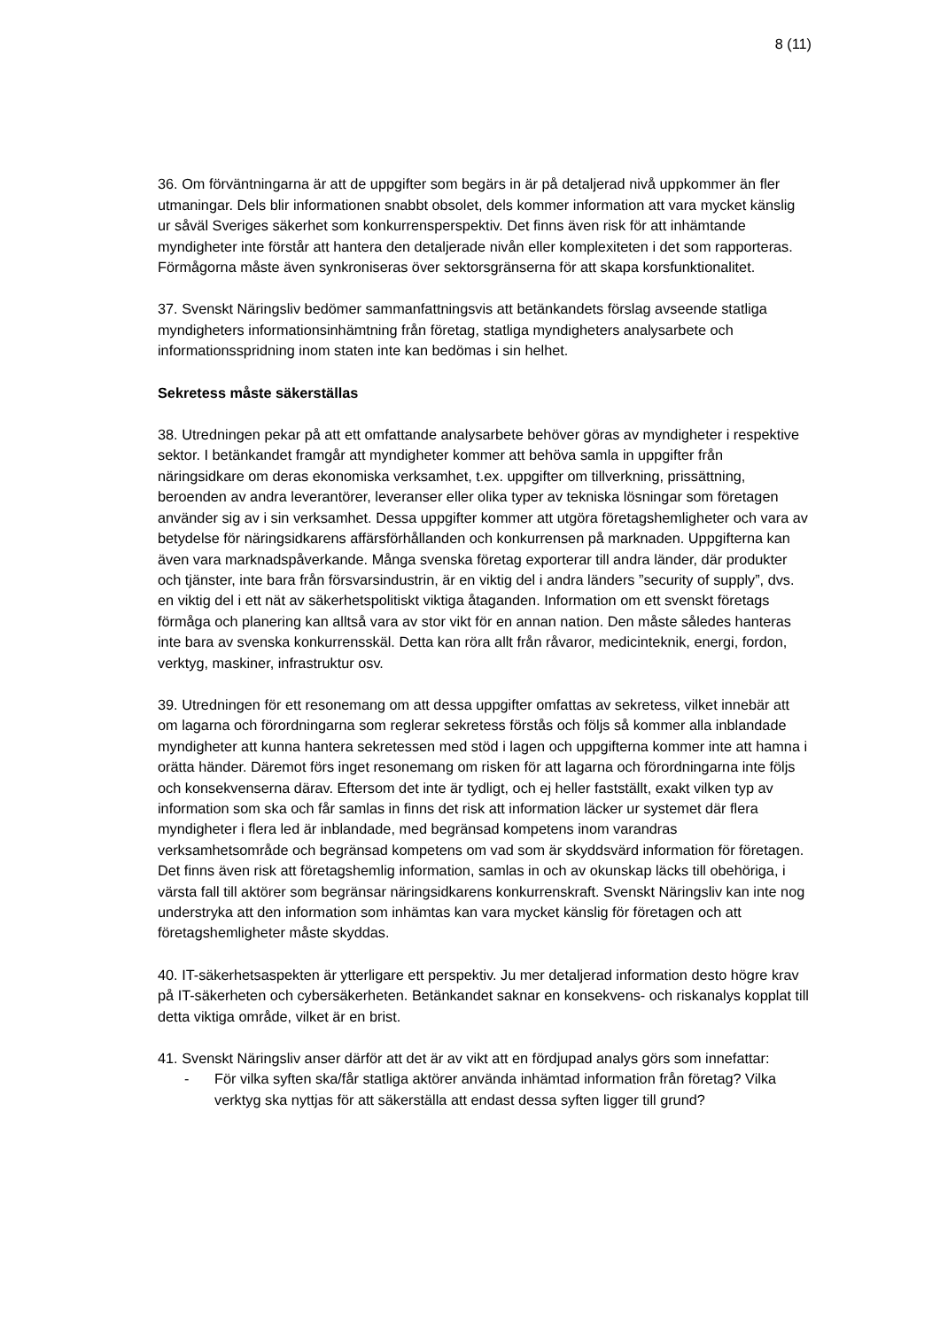8 (11)
36. Om förväntningarna är att de uppgifter som begärs in är på detaljerad nivå uppkommer än fler utmaningar. Dels blir informationen snabbt obsolet, dels kommer information att vara mycket känslig ur såväl Sveriges säkerhet som konkurrensperspektiv. Det finns även risk för att inhämtande myndigheter inte förstår att hantera den detaljerade nivån eller komplexiteten i det som rapporteras. Förmågorna måste även synkroniseras över sektorsgränserna för att skapa korsfunktionalitet.
37. Svenskt Näringsliv bedömer sammanfattningsvis att betänkandets förslag avseende statliga myndigheters informationsinhämtning från företag, statliga myndigheters analysarbete och informationsspridning inom staten inte kan bedömas i sin helhet.
Sekretess måste säkerställas
38. Utredningen pekar på att ett omfattande analysarbete behöver göras av myndigheter i respektive sektor. I betänkandet framgår att myndigheter kommer att behöva samla in uppgifter från näringsidkare om deras ekonomiska verksamhet, t.ex. uppgifter om tillverkning, prissättning, beroenden av andra leverantörer, leveranser eller olika typer av tekniska lösningar som företagen använder sig av i sin verksamhet. Dessa uppgifter kommer att utgöra företagshemligheter och vara av betydelse för näringsidkarens affärsförhållanden och konkurrensen på marknaden. Uppgifterna kan även vara marknadspåverkande. Många svenska företag exporterar till andra länder, där produkter och tjänster, inte bara från försvarsindustrin, är en viktig del i andra länders ”security of supply”, dvs. en viktig del i ett nät av säkerhetspolitiskt viktiga åtaganden. Information om ett svenskt företags förmåga och planering kan alltså vara av stor vikt för en annan nation. Den måste således hanteras inte bara av svenska konkurrensskäl. Detta kan röra allt från råvaror, medicinteknik, energi, fordon, verktyg, maskiner, infrastruktur osv.
39. Utredningen för ett resonemang om att dessa uppgifter omfattas av sekretess, vilket innebär att om lagarna och förordningarna som reglerar sekretess förstås och följs så kommer alla inblandade myndigheter att kunna hantera sekretessen med stöd i lagen och uppgifterna kommer inte att hamna i orätta händer. Däremot förs inget resonemang om risken för att lagarna och förordningarna inte följs och konsekvenserna därav. Eftersom det inte är tydligt, och ej heller fastställt, exakt vilken typ av information som ska och får samlas in finns det risk att information läcker ur systemet där flera myndigheter i flera led är inblandade, med begränsad kompetens inom varandras verksamhetsområde och begränsad kompetens om vad som är skyddsvärd information för företagen. Det finns även risk att företagshemlig information, samlas in och av okunskap läcks till obehöriga, i värsta fall till aktörer som begränsar näringsidkarens konkurrenskraft. Svenskt Näringsliv kan inte nog understryka att den information som inhämtas kan vara mycket känslig för företagen och att företagshemligheter måste skyddas.
40. IT-säkerhetsaspekten är ytterligare ett perspektiv. Ju mer detaljerad information desto högre krav på IT-säkerheten och cybersäkerheten. Betänkandet saknar en konsekvens- och riskanalys kopplat till detta viktiga område, vilket är en brist.
41. Svenskt Näringsliv anser därför att det är av vikt att en fördjupad analys görs som innefattar:
- För vilka syften ska/får statliga aktörer använda inhämtad information från företag? Vilka verktyg ska nyttjas för att säkerställa att endast dessa syften ligger till grund?